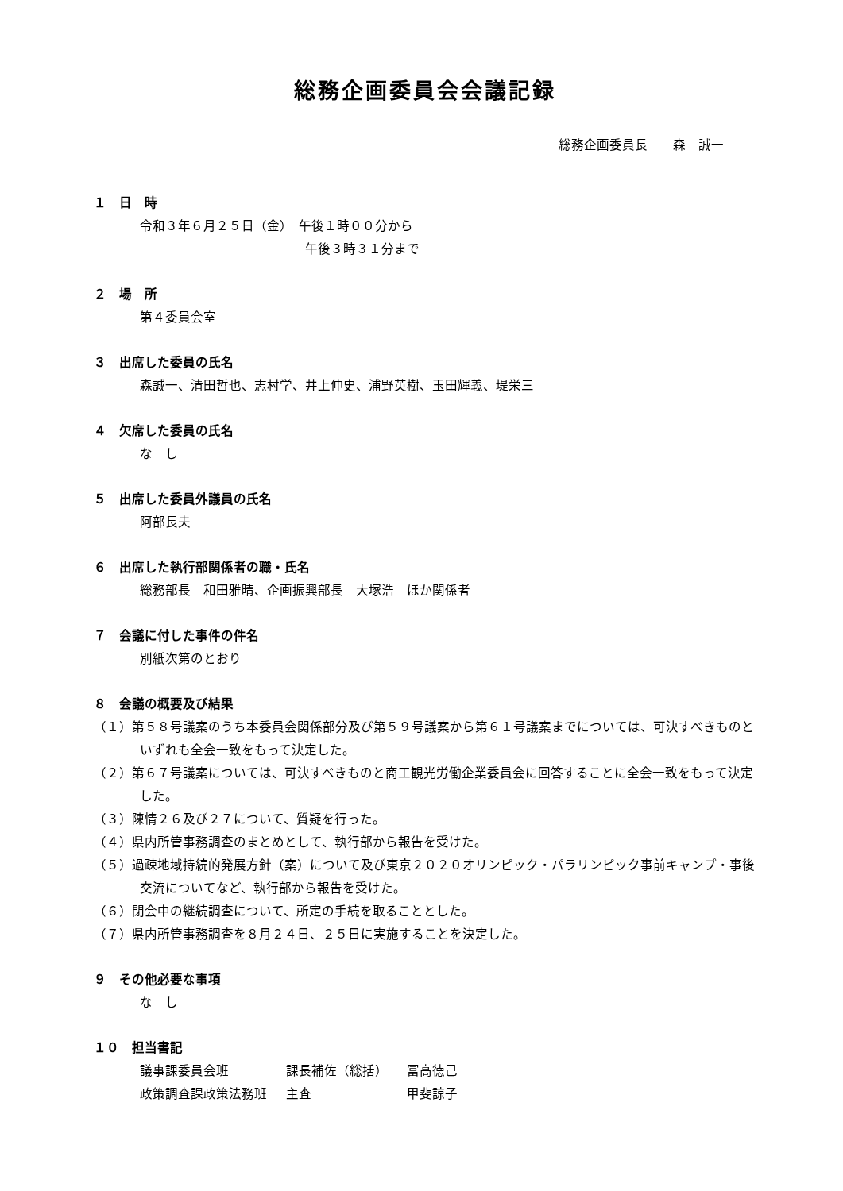総務企画委員会会議記録
総務企画委員長　　森　誠一
１　日　時
令和３年６月２５日（金）　午後１時００分から
　　　　　　　　　　　　　午後３時３１分まで
２　場　所
第４委員会室
３　出席した委員の氏名
森誠一、清田哲也、志村学、井上伸史、浦野英樹、玉田輝義、堤栄三
４　欠席した委員の氏名
な　し
５　出席した委員外議員の氏名
阿部長夫
６　出席した執行部関係者の職・氏名
総務部長　和田雅晴、企画振興部長　大塚浩　ほか関係者
７　会議に付した事件の件名
別紙次第のとおり
８　会議の概要及び結果
（１）第５８号議案のうち本委員会関係部分及び第５９号議案から第６１号議案までについては、可決すべきものといずれも全会一致をもって決定した。
（２）第６７号議案については、可決すべきものと商工観光労働企業委員会に回答することに全会一致をもって決定した。
（３）陳情２６及び２７について、質疑を行った。
（４）県内所管事務調査のまとめとして、執行部から報告を受けた。
（５）過疎地域持続的発展方針（案）について及び東京２０２０オリンピック・パラリンピック事前キャンプ・事後交流についてなど、執行部から報告を受けた。
（６）閉会中の継続調査について、所定の手続を取ることとした。
（７）県内所管事務調査を８月２４日、２５日に実施することを決定した。
９　その他必要な事項
な　し
１０　担当書記
| 議事課委員会班 | 課長補佐（総括） | 冨高徳己 |
| 政策調査課政策法務班 | 主査 | 甲斐諒子 |